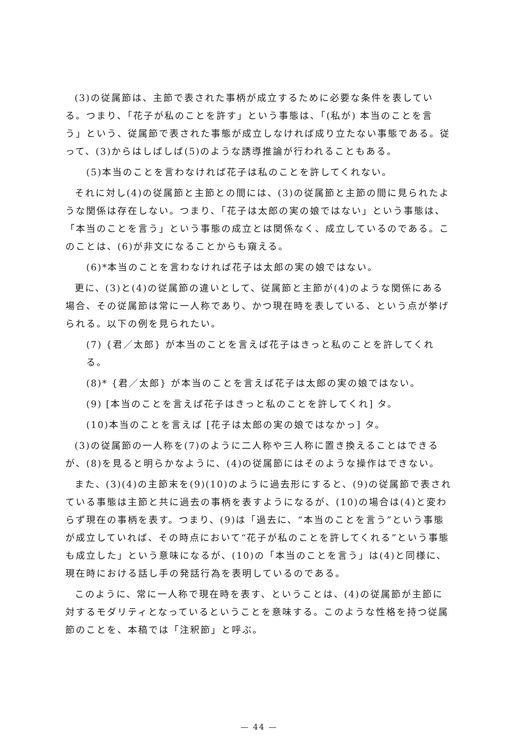(3)の従属節は、主節で表された事柄が成立するために必要な条件を表している。つまり、「花子が私のことを許す」という事態は、「(私が) 本当のことを言う」という、従属節で表された事態が成立しなければ成り立たない事態である。従って、(3)からはしばしば(5)のような誘導推論が行われることもある。
(5)本当のことを言わなければ花子は私のことを許してくれない。
それに対し(4)の従属節と主節との間には、(3)の従属節と主節の間に見られたような関係は存在しない。つまり、「花子は太郎の実の娘ではない」という事態は、「本当のことを言う」という事態の成立とは関係なく、成立しているのである。このことは、(6)が非文になることからも窺える。
(6)*本当のことを言わなければ花子は太郎の実の娘ではない。
更に、(3)と(4)の従属節の違いとして、従属節と主節が(4)のような関係にある場合、その従属節は常に一人称であり、かつ現在時を表している、という点が挙げられる。以下の例を見られたい。
(7) {君／太郎} が本当のことを言えば花子はきっと私のことを許してくれる。
(8)* {君／太郎} が本当のことを言えば花子は太郎の実の娘ではない。
(9) [本当のことを言えば花子はきっと私のことを許してくれ] タ。
(10)本当のことを言えば [花子は太郎の実の娘ではなかっ] タ。
(3)の従属節の一人称を(7)のように二人称や三人称に置き換えることはできるが、(8)を見ると明らかなように、(4)の従属節にはそのような操作はできない。
また、(3)(4)の主節末を(9)(10)のように過去形にすると、(9)の従属節で表されている事態は主節と共に過去の事柄を表すようになるが、(10)の場合は(4)と変わらず現在の事柄を表す。つまり、(9)は「過去に、“本当のことを言う”という事態が成立していれば、その時点において“花子が私のことを許してくれる”という事態も成立した」という意味になるが、(10)の「本当のことを言う」は(4)と同様に、現在時における話し手の発話行為を表明しているのである。
このように、常に一人称で現在時を表す、ということは、(4)の従属節が主節に対するモダリティとなっているということを意味する。このような性格を持つ従属節のことを、本稿では「注釈節」と呼ぶ。
— 44 —